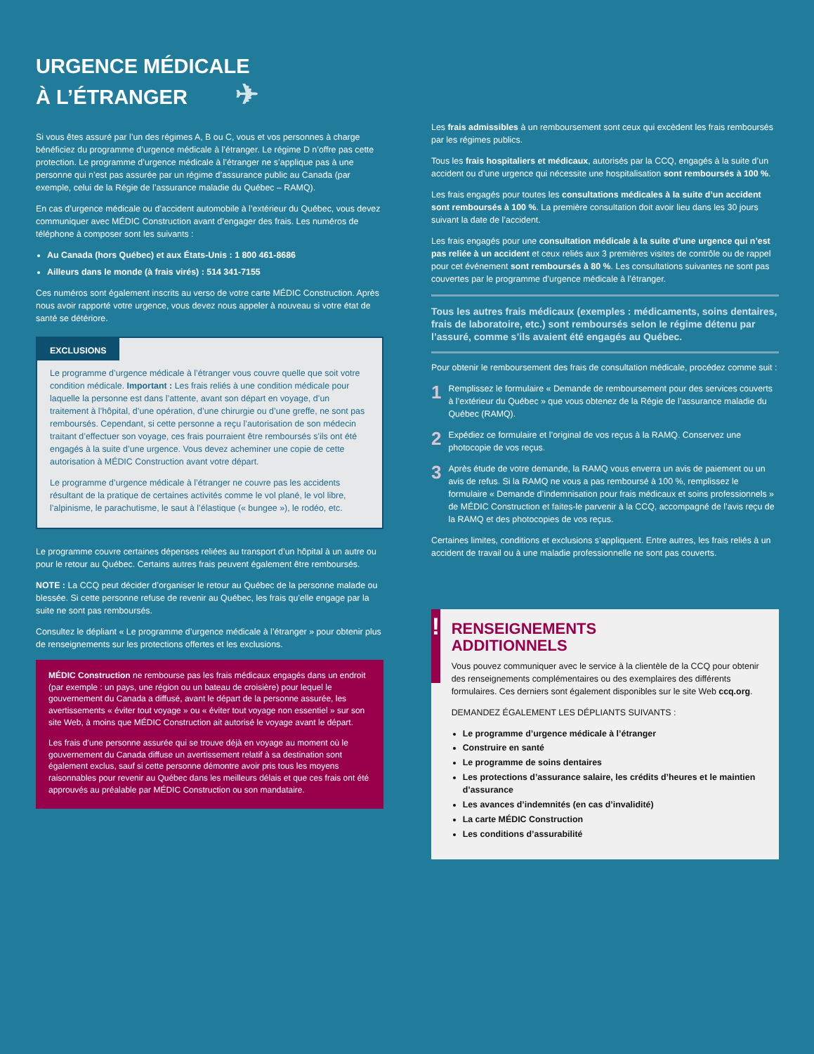URGENCE MÉDICALE
À L’ÉTRANGER ✈
Si vous êtes assuré par l’un des régimes A, B ou C, vous et vos personnes à charge bénéficiez du programme d’urgence médicale à l’étranger. Le régime D n’offre pas cette protection. Le programme d’urgence médicale à l’étranger ne s’applique pas à une personne qui n’est pas assurée par un régime d’assurance public au Canada (par exemple, celui de la Régie de l’assurance maladie du Québec – RAMQ).
En cas d’urgence médicale ou d’accident automobile à l’extérieur du Québec, vous devez communiquer avec MÉDIC Construction avant d’engager des frais. Les numéros de téléphone à composer sont les suivants :
Au Canada (hors Québec) et aux États-Unis : 1 800 461-8686
Ailleurs dans le monde (à frais virés) : 514 341-7155
Ces numéros sont également inscrits au verso de votre carte MÉDIC Construction. Après nous avoir rapporté votre urgence, vous devez nous appeler à nouveau si votre état de santé se détériore.
EXCLUSIONS
Le programme d’urgence médicale à l’étranger vous couvre quelle que soit votre condition médicale. Important : Les frais reliés à une condition médicale pour laquelle la personne est dans l’attente, avant son départ en voyage, d’un traitement à l’hôpital, d’une opération, d’une chirurgie ou d’une greffe, ne sont pas remboursés. Cependant, si cette personne a reçu l’autorisation de son médecin traitant d’effectuer son voyage, ces frais pourraient être remboursés s’ils ont été engagés à la suite d’une urgence. Vous devez acheminer une copie de cette autorisation à MÉDIC Construction avant votre départ.
Le programme d’urgence médicale à l’étranger ne couvre pas les accidents résultant de la pratique de certaines activités comme le vol plané, le vol libre, l’alpinisme, le parachutisme, le saut à l’élastique (« bungee »), le rodéo, etc.
Le programme couvre certaines dépenses reliées au transport d’un hôpital à un autre ou pour le retour au Québec. Certains autres frais peuvent également être remboursés.
NOTE : La CCQ peut décider d’organiser le retour au Québec de la personne malade ou blessée. Si cette personne refuse de revenir au Québec, les frais qu’elle engage par la suite ne sont pas remboursés.
Consultez le dépliant « Le programme d’urgence médicale à l’étranger » pour obtenir plus de renseignements sur les protections offertes et les exclusions.
MÉDIC Construction ne rembourse pas les frais médicaux engagés dans un endroit (par exemple : un pays, une région ou un bateau de croisière) pour lequel le gouvernement du Canada a diffusé, avant le départ de la personne assurée, les avertissements « éviter tout voyage » ou « éviter tout voyage non essentiel » sur son site Web, à moins que MÉDIC Construction ait autorisé le voyage avant le départ.
Les frais d’une personne assurée qui se trouve déjà en voyage au moment où le gouvernement du Canada diffuse un avertissement relatif à sa destination sont également exclus, sauf si cette personne démontre avoir pris tous les moyens raisonnables pour revenir au Québec dans les meilleurs délais et que ces frais ont été approuvés au préalable par MÉDIC Construction ou son mandataire.
Les frais admissibles à un remboursement sont ceux qui excèdent les frais remboursés par les régimes publics.
Tous les frais hospitaliers et médicaux, autorisés par la CCQ, engagés à la suite d’un accident ou d’une urgence qui nécessite une hospitalisation sont remboursés à 100 %.
Les frais engagés pour toutes les consultations médicales à la suite d’un accident sont remboursés à 100 %. La première consultation doit avoir lieu dans les 30 jours suivant la date de l’accident.
Les frais engagés pour une consultation médicale à la suite d’une urgence qui n’est pas reliée à un accident et ceux reliés aux 3 premières visites de contrôle ou de rappel pour cet événement sont remboursés à 80 %. Les consultations suivantes ne sont pas couvertes par le programme d’urgence médicale à l’étranger.
Tous les autres frais médicaux (exemples : médicaments, soins dentaires, frais de laboratoire, etc.) sont remboursés selon le régime détenu par l’assuré, comme s’ils avaient été engagés au Québec.
Pour obtenir le remboursement des frais de consultation médicale, procédez comme suit :
1 Remplissez le formulaire « Demande de remboursement pour des services couverts à l’extérieur du Québec » que vous obtenez de la Régie de l’assurance maladie du Québec (RAMQ).
2 Expédiez ce formulaire et l’original de vos reçus à la RAMQ. Conservez une photocopie de vos reçus.
3 Après étude de votre demande, la RAMQ vous enverra un avis de paiement ou un avis de refus. Si la RAMQ ne vous a pas remboursé à 100 %, remplissez le formulaire « Demande d’indemnisation pour frais médicaux et soins professionnels » de MÉDIC Construction et faites-le parvenir à la CCQ, accompagné de l’avis reçu de la RAMQ et des photocopies de vos reçus.
Certaines limites, conditions et exclusions s’appliquent. Entre autres, les frais reliés à un accident de travail ou à une maladie professionnelle ne sont pas couverts.
!
RENSEIGNEMENTS
ADDITIONNELS
Vous pouvez communiquer avec le service à la clientèle de la CCQ pour obtenir des renseignements complémentaires ou des exemplaires des différents formulaires. Ces derniers sont également disponibles sur le site Web ccq.org.
DEMANDEZ ÉGALEMENT LES DÉPLIANTS SUIVANTS :
Le programme d’urgence médicale à l’étranger
Construire en santé
Le programme de soins dentaires
Les protections d’assurance salaire, les crédits d’heures et le maintien d’assurance
Les avances d’indemnités (en cas d’invalidité)
La carte MÉDIC Construction
Les conditions d’assurabilité